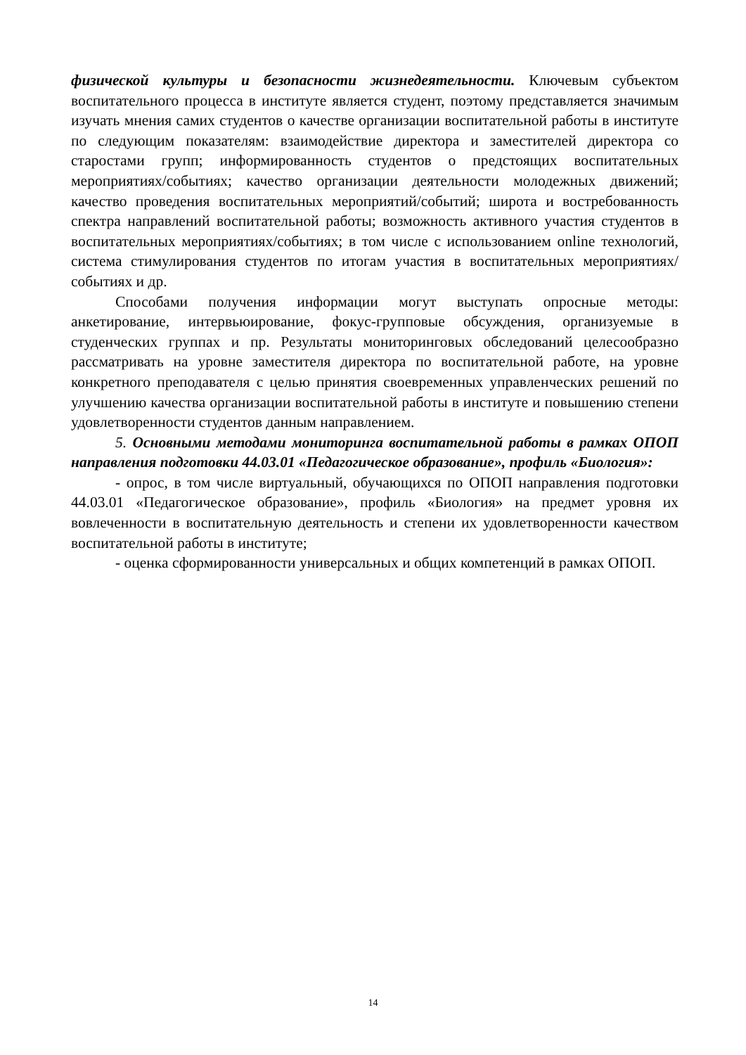физической культуры и безопасности жизнедеятельности. Ключевым субъектом воспитательного процесса в институте является студент, поэтому представляется значимым изучать мнения самих студентов о качестве организации воспитательной работы в институте по следующим показателям: взаимодействие директора и заместителей директора со старостами групп; информированность студентов о предстоящих воспитательных мероприятиях/событиях; качество организации деятельности молодежных движений; качество проведения воспитательных мероприятий/событий; широта и востребованность спектра направлений воспитательной работы; возможность активного участия студентов в воспитательных мероприятиях/событиях; в том числе с использованием online технологий, система стимулирования студентов по итогам участия в воспитательных мероприятиях/событиях и др.
Способами получения информации могут выступать опросные методы: анкетирование, интервьюирование, фокус-групповые обсуждения, организуемые в студенческих группах и пр. Результаты мониторинговых обследований целесообразно рассматривать на уровне заместителя директора по воспитательной работе, на уровне конкретного преподавателя с целью принятия своевременных управленческих решений по улучшению качества организации воспитательной работы в институте и повышению степени удовлетворенности студентов данным направлением.
5. Основными методами мониторинга воспитательной работы в рамках ОПОП направления подготовки 44.03.01 «Педагогическое образование», профиль «Биология»:
- опрос, в том числе виртуальный, обучающихся по ОПОП направления подготовки 44.03.01 «Педагогическое образование», профиль «Биология» на предмет уровня их вовлеченности в воспитательную деятельность и степени их удовлетворенности качеством воспитательной работы в институте;
- оценка сформированности универсальных и общих компетенций в рамках ОПОП.
14